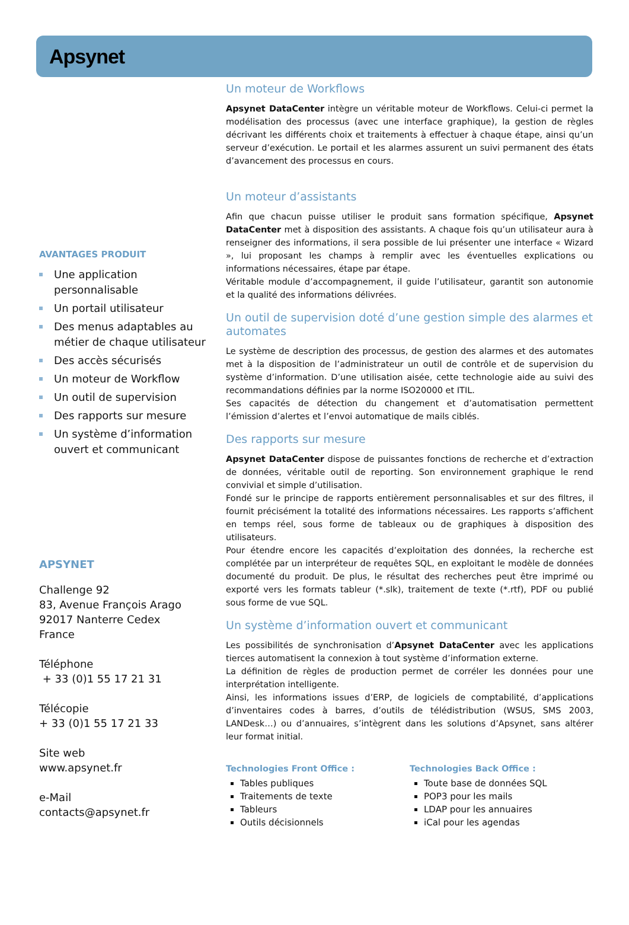Apsynet
AVANTAGES PRODUIT
Une application personnalisable
Un portail utilisateur
Des menus adaptables au métier de chaque utilisateur
Des accès sécurisés
Un moteur de Workflow
Un outil de supervision
Des rapports sur mesure
Un système d’information ouvert et communicant
APSYNET
Challenge 92
83, Avenue François Arago
92017 Nanterre Cedex
France
Téléphone
+ 33 (0)1 55 17 21 31
Télécopie
+ 33 (0)1 55 17 21 33
Site web
www.apsynet.fr
e-Mail
contacts@apsynet.fr
Un moteur de Workflows
Apsynet DataCenter intègre un véritable moteur de Workflows. Celui-ci permet la modélisation des processus (avec une interface graphique), la gestion de règles décrivant les différents choix et traitements à effectuer à chaque étape, ainsi qu’un serveur d’exécution. Le portail et les alarmes assurent un suivi permanent des états d’avancement des processus en cours.
Un moteur d’assistants
Afin que chacun puisse utiliser le produit sans formation spécifique, Apsynet DataCenter met à disposition des assistants. A chaque fois qu’un utilisateur aura à renseigner des informations, il sera possible de lui présenter une interface « Wizard », lui proposant les champs à remplir avec les éventuelles explications ou informations nécessaires, étape par étape.
Véritable module d’accompagnement, il guide l’utilisateur, garantit son autonomie et la qualité des informations délivrées.
Un outil de supervision doté d’une gestion simple des alarmes et automates
Le système de description des processus, de gestion des alarmes et des automates met à la disposition de l’administrateur un outil de contrôle et de supervision du système d’information. D’une utilisation aisée, cette technologie aide au suivi des recommandations définies par la norme ISO20000 et ITIL.
Ses capacités de détection du changement et d’automatisation permettent l’émission d’alertes et l’envoi automatique de mails ciblés.
Des rapports sur mesure
Apsynet DataCenter dispose de puissantes fonctions de recherche et d’extraction de données, véritable outil de reporting. Son environnement graphique le rend convivial et simple d’utilisation.
Fondé sur le principe de rapports entièrement personnalisables et sur des filtres, il fournit précisément la totalité des informations nécessaires. Les rapports s’affichent en temps réel, sous forme de tableaux ou de graphiques à disposition des utilisateurs.
Pour étendre encore les capacités d’exploitation des données, la recherche est complétée par un interpréteur de requêtes SQL, en exploitant le modèle de données documenté du produit. De plus, le résultat des recherches peut être imprimé ou exporté vers les formats tableur (*.slk), traitement de texte (*.rtf), PDF ou publié sous forme de vue SQL.
Un système d’information ouvert et communicant
Les possibilités de synchronisation d’Apsynet DataCenter avec les applications tierces automatisent la connexion à tout système d’information externe.
La définition de règles de production permet de corréler les données pour une interprétation intelligente.
Ainsi, les informations issues d’ERP, de logiciels de comptabilité, d’applications d’inventaires codes à barres, d’outils de télédistribution (WSUS, SMS 2003, LANDesk…) ou d’annuaires, s’intègrent dans les solutions d’Apsynet, sans altérer leur format initial.
Technologies Front Office :
Tables publiques
Traitements de texte
Tableurs
Outils décisionnels
Technologies Back Office :
Toute base de données SQL
POP3 pour les mails
LDAP pour les annuaires
iCal pour les agendas